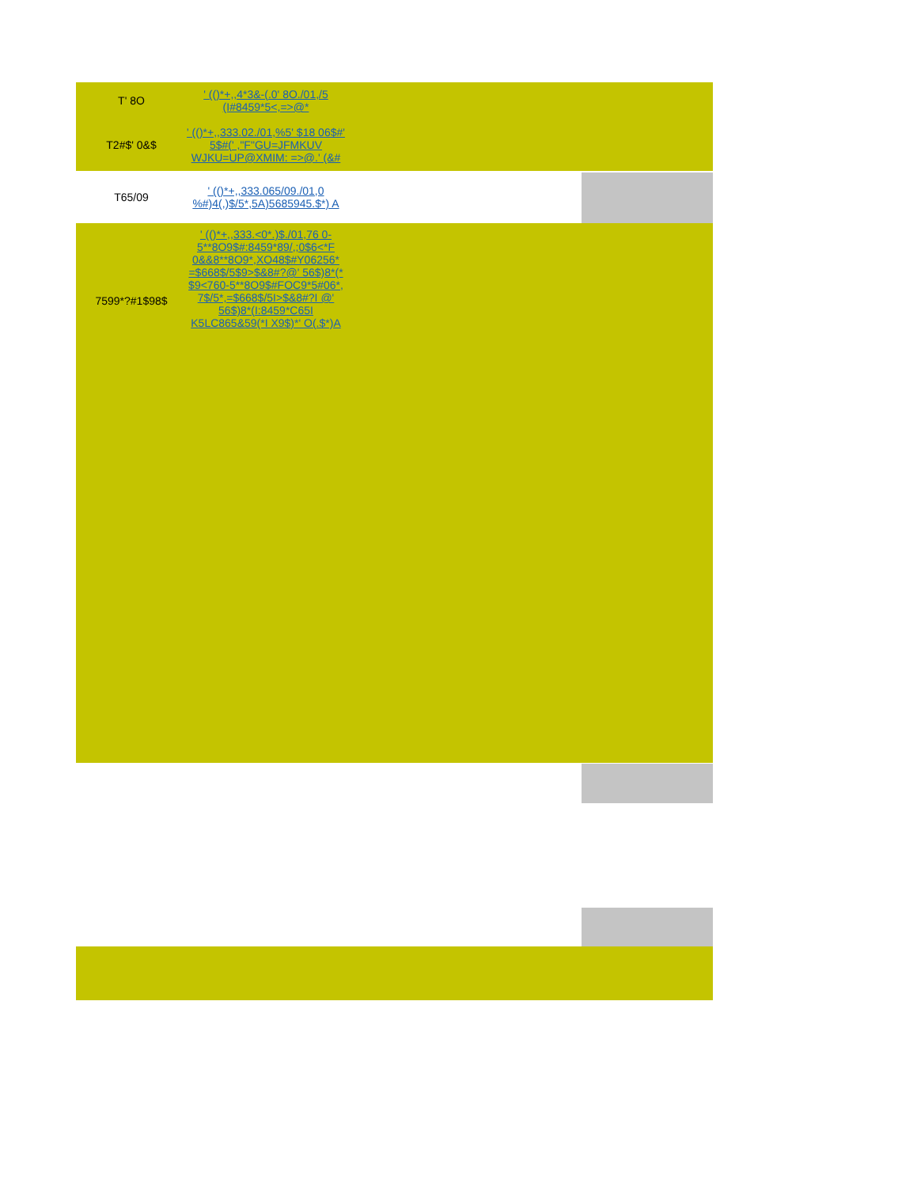| T' 8O | ' (()*+,,4*3&-(.0' 8O./01,/5 (I#8459*5<,=>@* | |
| T2#$' 0&$ | ' (()*+,,333.02./01,%5' $18 06$#' 5$#(' ,"F"GU=JFMKUV WJKU=UP@XMIM: =>@.' (&# | |
| T65/09 | ' (()*+,,333.065/09./01,0 %#)4(,)$/5*,5A)5685945.$*) A | |
| 7599*?#1$98$ | ' (()*+,,333.<0*.)$./01,76 0-5**8O9$#:8459*89/,;0$6<*F 0&&8**8O9*,XO48$#Y06256* =$668$/5$9>$&8#?@' 56$)8*(* $9<760-5**8O9$#FOC9*5#06*, 7$/5*,=$668$/5I>$&8#?I @' 56$)8*(I:8459*C65I K5LC865&59(*I X9$)*' O(.$*)A | |